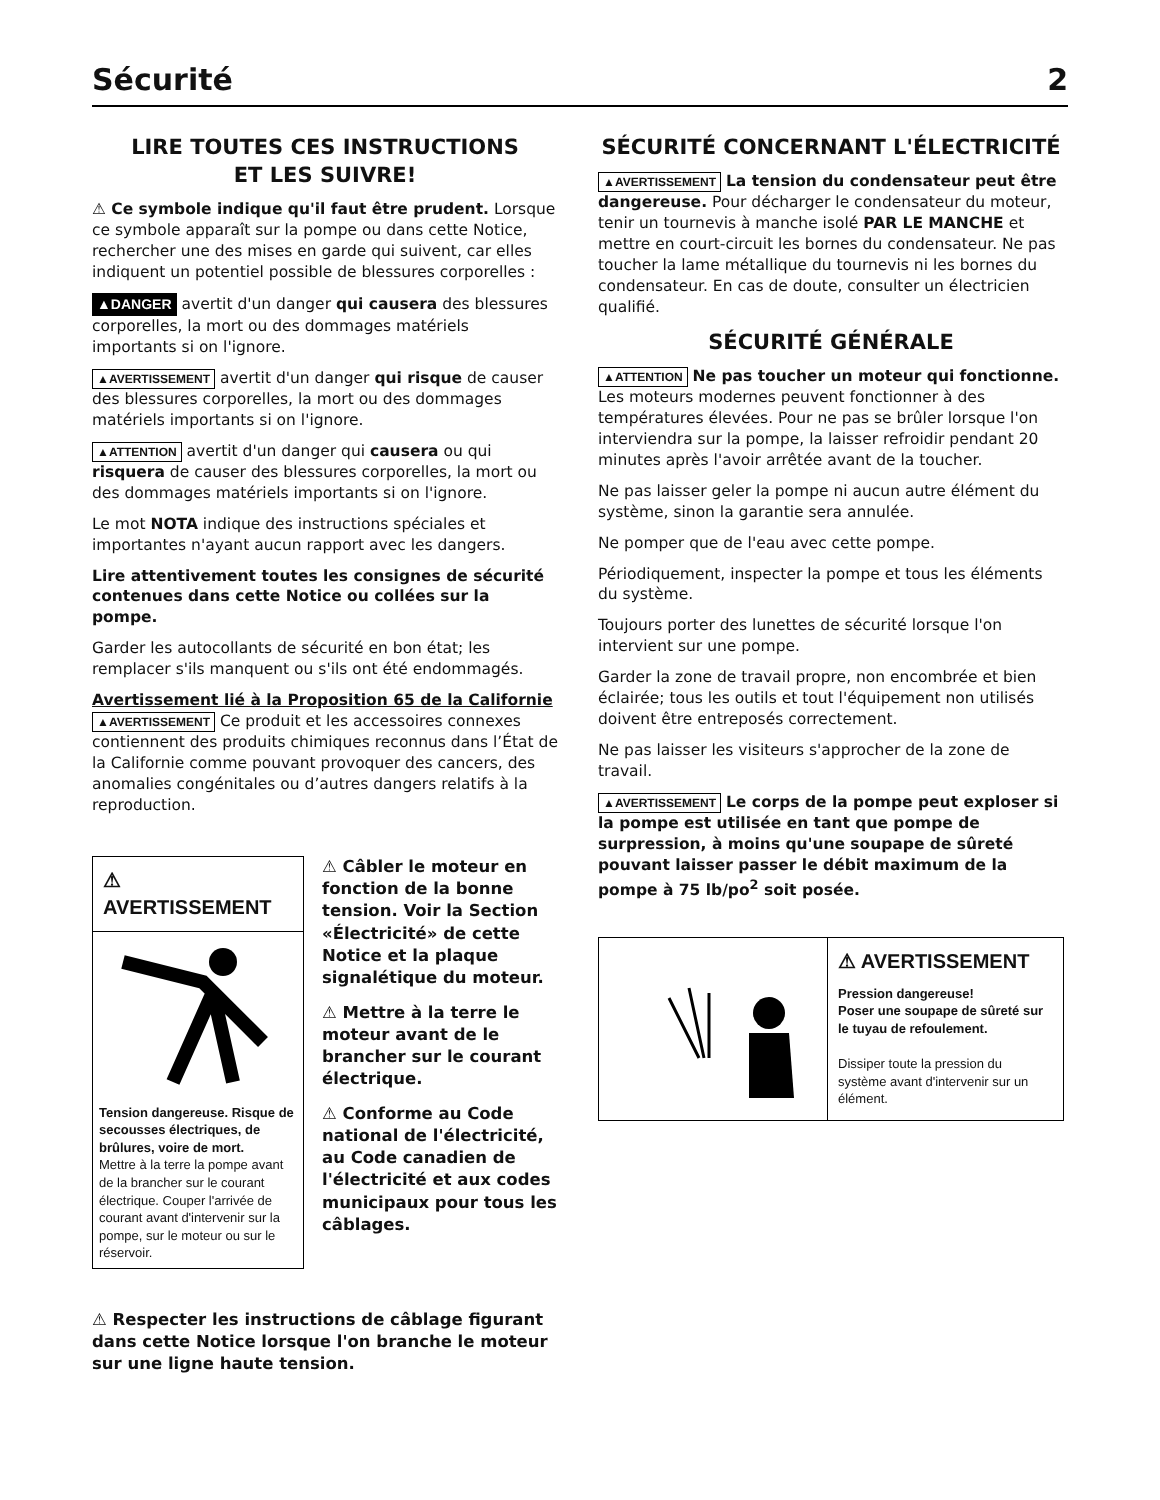Sécurité 2
LIRE TOUTES CES INSTRUCTIONS
ET LES SUIVRE!
⚠ Ce symbole indique qu'il faut être prudent. Lorsque ce symbole apparaît sur la pompe ou dans cette Notice, rechercher une des mises en garde qui suivent, car elles indiquent un potentiel possible de blessures corporelles :
▲DANGER avertit d'un danger qui causera des blessures corporelles, la mort ou des dommages matériels importants si on l'ignore.
▲AVERTISSEMENT avertit d'un danger qui risque de causer des blessures corporelles, la mort ou des dommages matériels importants si on l'ignore.
▲ATTENTION avertit d'un danger qui causera ou qui risquera de causer des blessures corporelles, la mort ou des dommages matériels importants si on l'ignore.
Le mot NOTA indique des instructions spéciales et importantes n'ayant aucun rapport avec les dangers.
Lire attentivement toutes les consignes de sécurité contenues dans cette Notice ou collées sur la pompe.
Garder les autocollants de sécurité en bon état; les remplacer s'ils manquent ou s'ils ont été endommagés.
Avertissement lié à la Proposition 65 de la Californie
▲AVERTISSEMENT Ce produit et les accessoires connexes contiennent des produits chimiques reconnus dans l’État de la Californie comme pouvant provoquer des cancers, des anomalies congénitales ou d’autres dangers relatifs à la reproduction.
⚠ AVERTISSEMENT
Tension dangereuse. Risque de secousses électriques, de brûlures, voire de mort.
Mettre à la terre la pompe avant de la brancher sur le courant électrique. Couper l'arrivée de courant avant d'intervenir sur la pompe, sur le moteur ou sur le réservoir.
⚠ Câbler le moteur en fonction de la bonne tension. Voir la Section «Électricité» de cette Notice et la plaque signalétique du moteur.
⚠ Mettre à la terre le moteur avant de le brancher sur le courant électrique.
⚠ Conforme au Code national de l'électricité, au Code canadien de l'électricité et aux codes municipaux pour tous les câblages.
⚠ Respecter les instructions de câblage figurant dans cette Notice lorsque l'on branche le moteur sur une ligne haute tension.
SÉCURITÉ CONCERNANT L'ÉLECTRICITÉ
▲AVERTISSEMENT La tension du condensateur peut être dangereuse. Pour décharger le condensateur du moteur, tenir un tournevis à manche isolé PAR LE MANCHE et mettre en court-circuit les bornes du condensateur. Ne pas toucher la lame métallique du tournevis ni les bornes du condensateur. En cas de doute, consulter un électricien qualifié.
SÉCURITÉ GÉNÉRALE
▲ATTENTION Ne pas toucher un moteur qui fonctionne. Les moteurs modernes peuvent fonctionner à des températures élevées. Pour ne pas se brûler lorsque l'on interviendra sur la pompe, la laisser refroidir pendant 20 minutes après l'avoir arrêtée avant de la toucher.
Ne pas laisser geler la pompe ni aucun autre élément du système, sinon la garantie sera annulée.
Ne pomper que de l'eau avec cette pompe.
Périodiquement, inspecter la pompe et tous les éléments du système.
Toujours porter des lunettes de sécurité lorsque l'on intervient sur une pompe.
Garder la zone de travail propre, non encombrée et bien éclairée; tous les outils et tout l'équipement non utilisés doivent être entreposés correctement.
Ne pas laisser les visiteurs s'approcher de la zone de travail.
▲AVERTISSEMENT Le corps de la pompe peut exploser si la pompe est utilisée en tant que pompe de surpression, à moins qu'une soupape de sûreté pouvant laisser passer le débit maximum de la pompe à 75 lb/po<sup>2</sup> soit posée.
⚠ AVERTISSEMENT
Pression dangereuse!
Poser une soupape de sûreté sur le tuyau de refoulement.
Dissiper toute la pression du système avant d'intervenir sur un élément.